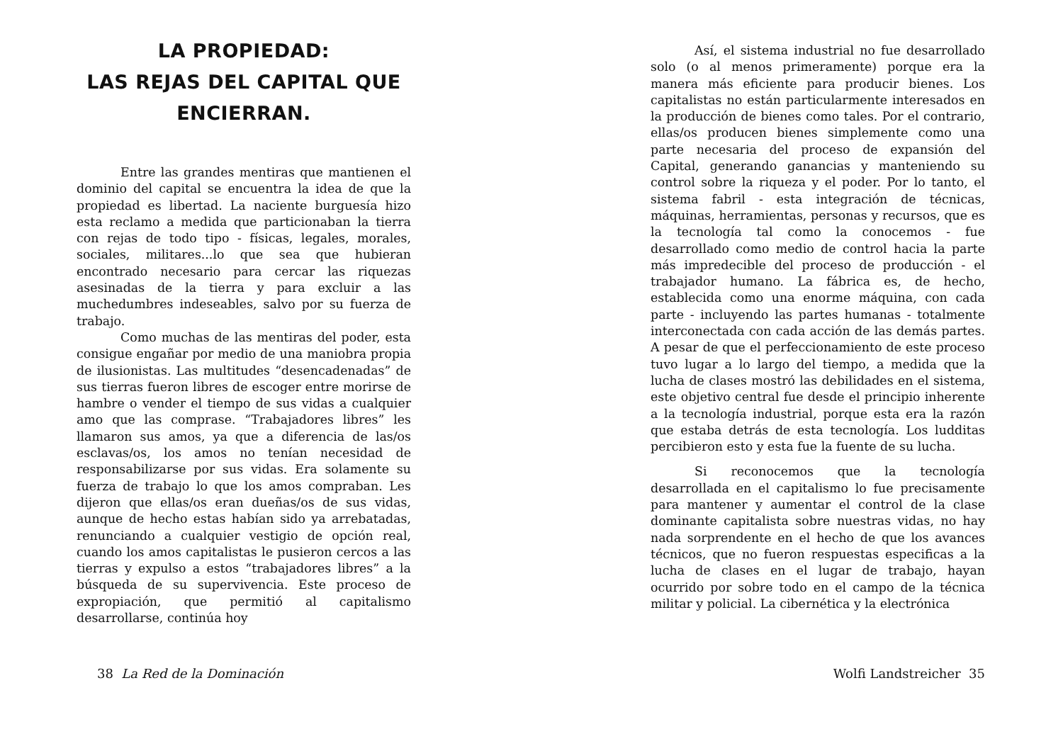LA PROPIEDAD:
LAS REJAS DEL CAPITAL QUE ENCIERRAN.
Entre las grandes mentiras que mantienen el dominio del capital se encuentra la idea de que la propiedad es libertad. La naciente burguesía hizo esta reclamo a medida que particionaban la tierra con rejas de todo tipo - físicas, legales, morales, sociales, militares...lo que sea que hubieran encontrado necesario para cercar las riquezas asesinadas de la tierra y para excluir a las muchedumbres indeseables, salvo por su fuerza de trabajo.
Como muchas de las mentiras del poder, esta consigue engañar por medio de una maniobra propia de ilusionistas. Las multitudes “desencadenadas” de sus tierras fueron libres de escoger entre morirse de hambre o vender el tiempo de sus vidas a cualquier amo que las comprase. “Trabajadores libres” les llamaron sus amos, ya que a diferencia de las/os esclavas/os, los amos no tenían necesidad de responsabilizarse por sus vidas. Era solamente su fuerza de trabajo lo que los amos compraban. Les dijeron que ellas/os eran dueñas/os de sus vidas, aunque de hecho estas habían sido ya arrebatadas, renunciando a cualquier vestigio de opción real, cuando los amos capitalistas le pusieron cercos a las tierras y expulso a estos “trabajadores libres” a la búsqueda de su supervivencia. Este proceso de expropiación, que permitió al capitalismo desarrollarse, continúa hoy
38 La Red de la Dominación
Así, el sistema industrial no fue desarrollado solo (o al menos primeramente) porque era la manera más eficiente para producir bienes. Los capitalistas no están particularmente interesados en la producción de bienes como tales. Por el contrario, ellas/os producen bienes simplemente como una parte necesaria del proceso de expansión del Capital, generando ganancias y manteniendo su control sobre la riqueza y el poder. Por lo tanto, el sistema fabril - esta integración de técnicas, máquinas, herramientas, personas y recursos, que es la tecnología tal como la conocemos - fue desarrollado como medio de control hacia la parte más impredecible del proceso de producción - el trabajador humano. La fábrica es, de hecho, establecida como una enorme máquina, con cada parte - incluyendo las partes humanas - totalmente interconectada con cada acción de las demás partes. A pesar de que el perfeccionamiento de este proceso tuvo lugar a lo largo del tiempo, a medida que la lucha de clases mostró las debilidades en el sistema, este objetivo central fue desde el principio inherente a la tecnología industrial, porque esta era la razón que estaba detrás de esta tecnología. Los ludditas percibieron esto y esta fue la fuente de su lucha.
Si reconocemos que la tecnología desarrollada en el capitalismo lo fue precisamente para mantener y aumentar el control de la clase dominante capitalista sobre nuestras vidas, no hay nada sorprendente en el hecho de que los avances técnicos, que no fueron respuestas especificas a la lucha de clases en el lugar de trabajo, hayan ocurrido por sobre todo en el campo de la técnica militar y policial. La cibernética y la electrónica
Wolfi Landstreicher 35